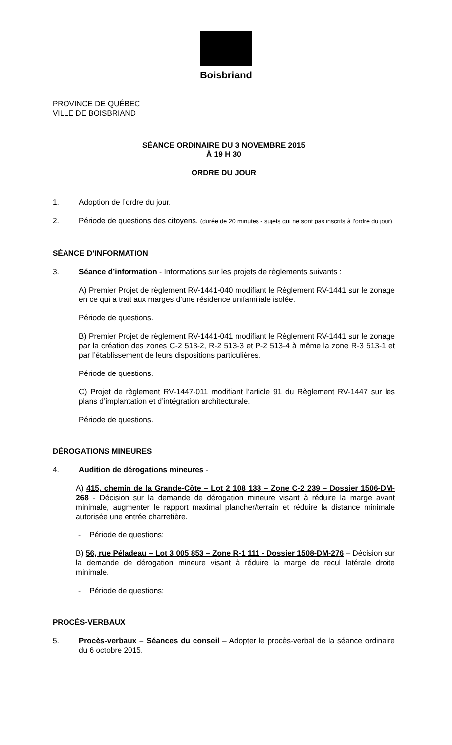Boisbriand
PROVINCE DE QUÉBEC
VILLE DE BOISBRIAND
SÉANCE ORDINAIRE DU 3 NOVEMBRE 2015
À 19 H 30
ORDRE DU JOUR
1. Adoption de l’ordre du jour.
2. Période de questions des citoyens. (durée de 20 minutes - sujets qui ne sont pas inscrits à l’ordre du jour)
SÉANCE D’INFORMATION
3. Séance d’information - Informations sur les projets de règlements suivants :
A) Premier Projet de règlement RV-1441-040 modifiant le Règlement RV-1441 sur le zonage en ce qui a trait aux marges d’une résidence unifamiliale isolée.
Période de questions.
B) Premier Projet de règlement RV-1441-041 modifiant le Règlement RV-1441 sur le zonage par la création des zones C-2 513-2, R-2 513-3 et P-2 513-4 à même la zone R-3 513-1 et par l’établissement de leurs dispositions particulières.
Période de questions.
C) Projet de règlement RV-1447-011 modifiant l’article 91 du Règlement RV-1447 sur les plans d’implantation et d’intégration architecturale.
Période de questions.
DÉROGATIONS MINEURES
4. Audition de dérogations mineures -
A) 415, chemin de la Grande-Côte – Lot 2 108 133 – Zone C-2 239 – Dossier 1506-DM-268 - Décision sur la demande de dérogation mineure visant à réduire la marge avant minimale, augmenter le rapport maximal plancher/terrain et réduire la distance minimale autorisée une entrée charretière.
- Période de questions;
B) 56, rue Péladeau – Lot 3 005 853 – Zone R-1 111 - Dossier 1508-DM-276 – Décision sur la demande de dérogation mineure visant à réduire la marge de recul latérale droite minimale.
- Période de questions;
PROCÈS-VERBAUX
5. Procès-verbaux – Séances du conseil – Adopter le procès-verbal de la séance ordinaire du 6 octobre 2015.